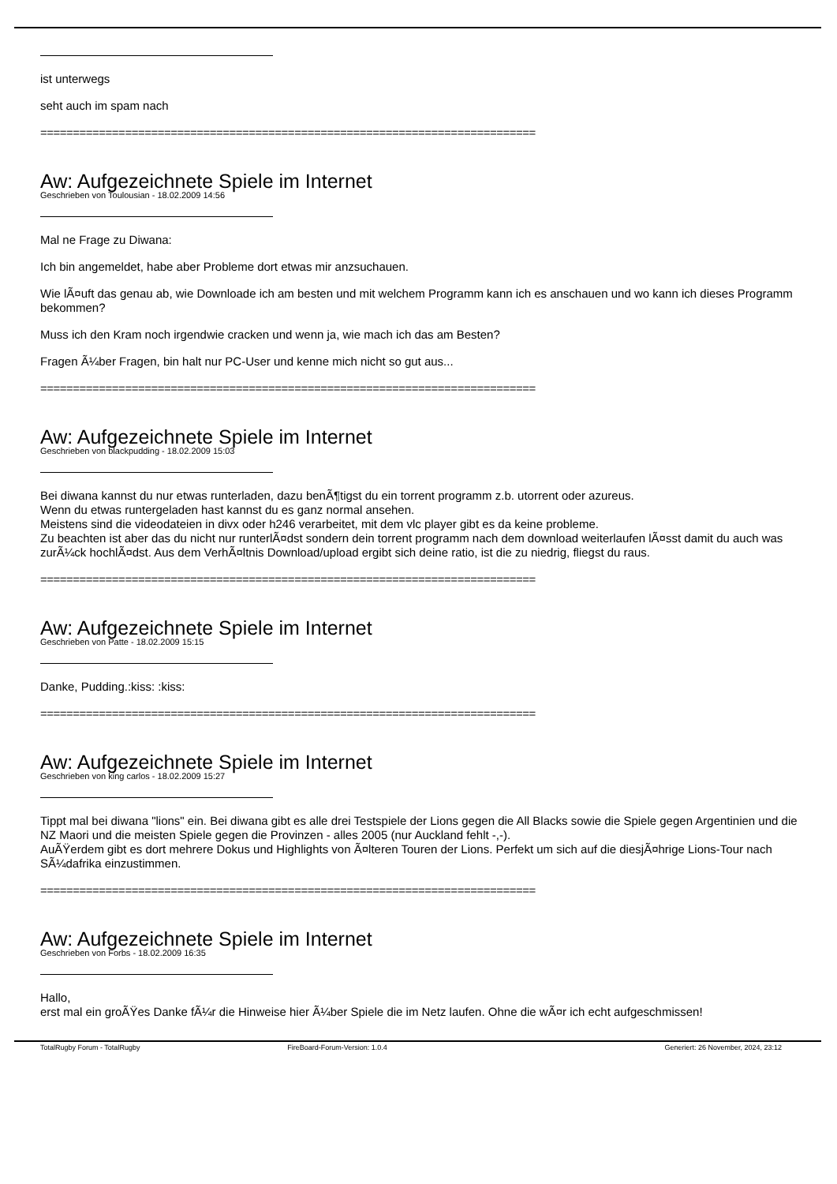ist unterwegs
seht auch im spam nach
============================================================================
Aw: Aufgezeichnete Spiele im Internet
Geschrieben von Toulousian - 18.02.2009 14:56
Mal ne Frage zu Diwana:
Ich bin angemeldet, habe aber Probleme dort etwas mir anzsuchauen.
Wie lÃ¤uft das genau ab, wie Downloade ich am besten und mit welchem Programm kann ich es anschauen und wo kann ich dieses Programm bekommen?
Muss ich den Kram noch irgendwie cracken und wenn ja, wie mach ich das am Besten?
Fragen Ã¼ber Fragen, bin halt nur PC-User und kenne mich nicht so gut aus...
============================================================================
Aw: Aufgezeichnete Spiele im Internet
Geschrieben von blackpudding - 18.02.2009 15:03
Bei diwana kannst du nur etwas runterladen, dazu benÃ¶tigst du ein torrent programm z.b. utorrent oder azureus.
Wenn du etwas runtergeladen hast kannst du es ganz normal ansehen.
Meistens sind die videodateien in divx oder h246 verarbeitet, mit dem vlc player gibt es da keine probleme.
Zu beachten ist aber das du nicht nur runterlÃ¤dst sondern dein torrent programm nach dem download weiterlaufen lÃ¤sst damit du auch was zurÃ¼ck hochlÃ¤dst. Aus dem VerhÃ¤ltnis Download/upload ergibt sich deine ratio, ist die zu niedrig, fliegst du raus.
============================================================================
Aw: Aufgezeichnete Spiele im Internet
Geschrieben von Patte - 18.02.2009 15:15
Danke, Pudding.:kiss: :kiss:
============================================================================
Aw: Aufgezeichnete Spiele im Internet
Geschrieben von king carlos - 18.02.2009 15:27
Tippt mal bei diwana "lions" ein. Bei diwana gibt es alle drei Testspiele der Lions gegen die All Blacks sowie die Spiele gegen Argentinien und die NZ Maori und die meisten Spiele gegen die Provinzen - alles 2005 (nur Auckland fehlt -,-).
AuÃŸerdem gibt es dort mehrere Dokus und Highlights von Ã¤lteren Touren der Lions. Perfekt um sich auf die diesjÃ¤hrige Lions-Tour nach SÃ¼dafrika einzustimmen.
============================================================================
Aw: Aufgezeichnete Spiele im Internet
Geschrieben von Forbs - 18.02.2009 16:35
Hallo,
erst mal ein groÃŸes Danke fÃ¼r die Hinweise hier Ã¼ber Spiele die im Netz laufen. Ohne die wÃ¤r ich echt aufgeschmissen!
TotalRugby Forum - TotalRugby FireBoard-Forum-Version: 1.0.4 Generiert: 26 November, 2024, 23:12